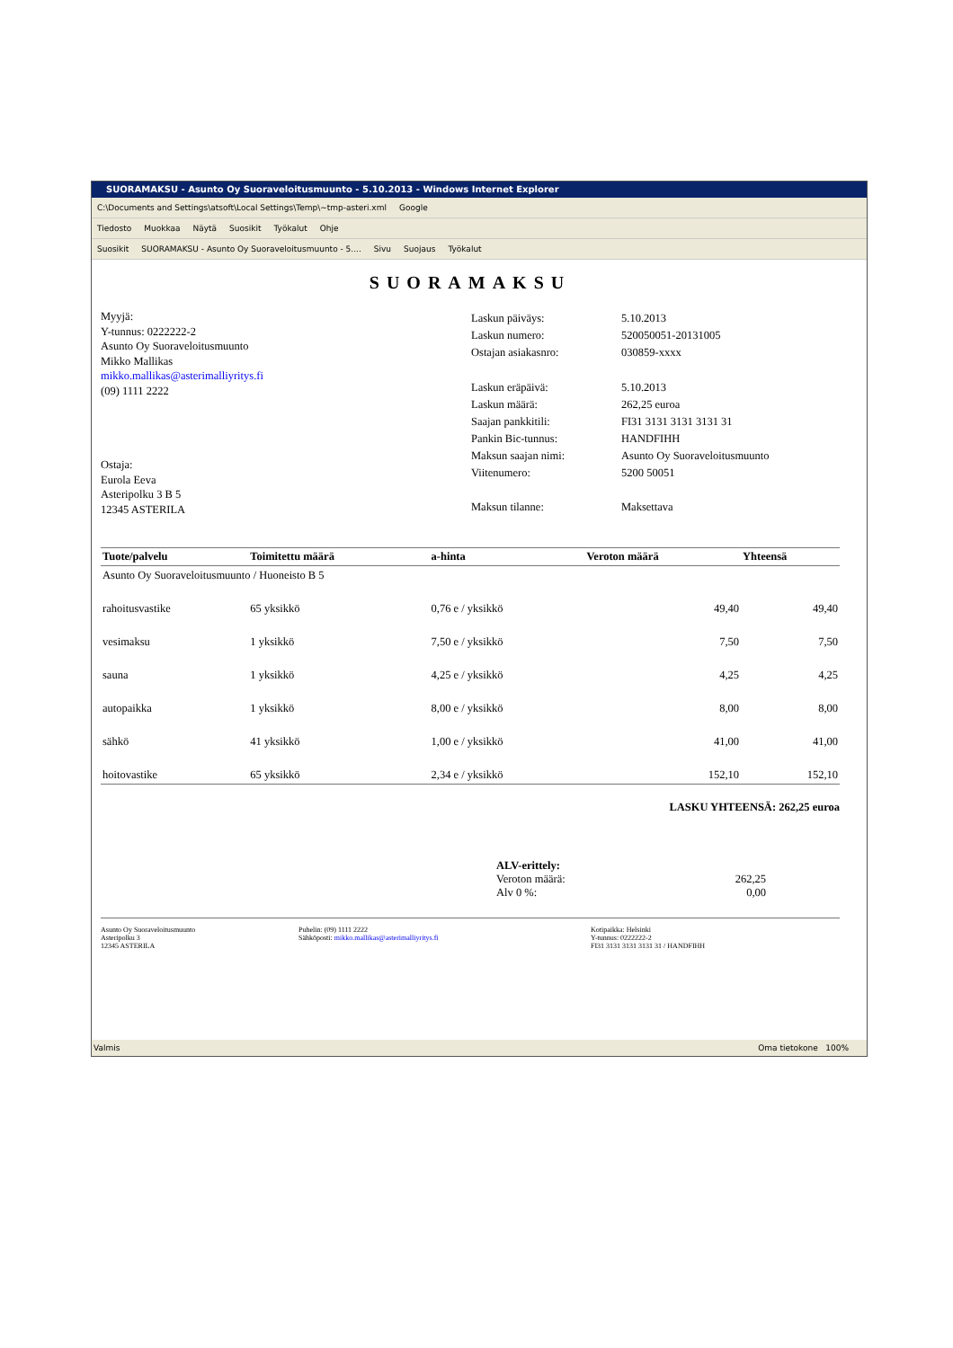SUORAMAKSU - Asunto Oy Suoraveloitusmuunto - 5.10.2013 - Windows Internet Explorer
C:\Documents and Settings\atsoft\Local Settings\Temp\~tmp-asteri.xml Google
Tiedosto Muokkaa Näytä Suosikit Työkalut Ohje
Suosikit SUORAMAKSU - Asunto Oy Suoraveloitusmuunto - 5.... Sivu Suojaus Työkalut
SUORAMAKSU
Myyjä:
Y-tunnus: 0222222-2
Asunto Oy Suoraveloitusmuunto
Mikko Mallikas
mikko.mallikas@asterimalliyritys.fi
(09) 1111 2222
Ostaja:
Eurola Eeva
Asteripolku 3 B 5
12345 ASTERILA
| Laskun päiväys: | 5.10.2013 |
| Laskun numero: | 520050051-20131005 |
| Ostajan asiakasnro: | 030859-xxxx |
| Laskun eräpäivä: | 5.10.2013 |
| Laskun määrä: | 262,25 euroa |
| Saajan pankkitili: | FI31 3131 3131 3131 31 |
| Pankin Bic-tunnus: | HANDFIHH |
| Maksun saajan nimi: | Asunto Oy Suoraveloitusmuunto |
| Viitenumero: | 5200 50051 |
| Maksun tilanne: | Maksettava |
| Tuote/palvelu | Toimitettu määrä | a-hinta | Veroton määrä | Yhteensä |
| --- | --- | --- | --- | --- |
| Asunto Oy Suoraveloitusmuunto / Huoneisto B 5 | | | | |
| rahoitusvastike | 65 yksikkö | 0,76 e / yksikkö | 49,40 | 49,40 |
| vesimaksu | 1 yksikkö | 7,50 e / yksikkö | 7,50 | 7,50 |
| sauna | 1 yksikkö | 4,25 e / yksikkö | 4,25 | 4,25 |
| autopaikka | 1 yksikkö | 8,00 e / yksikkö | 8,00 | 8,00 |
| sähkö | 41 yksikkö | 1,00 e / yksikkö | 41,00 | 41,00 |
| hoitovastike | 65 yksikkö | 2,34 e / yksikkö | 152,10 | 152,10 |
LASKU YHTEENSÄ: 262,25 euroa
ALV-erittely:
Veroton määrä: 262,25
Alv 0 %: 0,00
Asunto Oy Suoraveloitusmuunto
Asteripolku 3
12345 ASTERILA
Puhelin: (09) 1111 2222
Sähköposti: mikko.mallikas@asterimalliyritys.fi
Kotipaikka: Helsinki
Y-tunnus: 0222222-2
FI31 3131 3131 3131 31 / HANDFIHH
Valmis Oma tietokone 100%